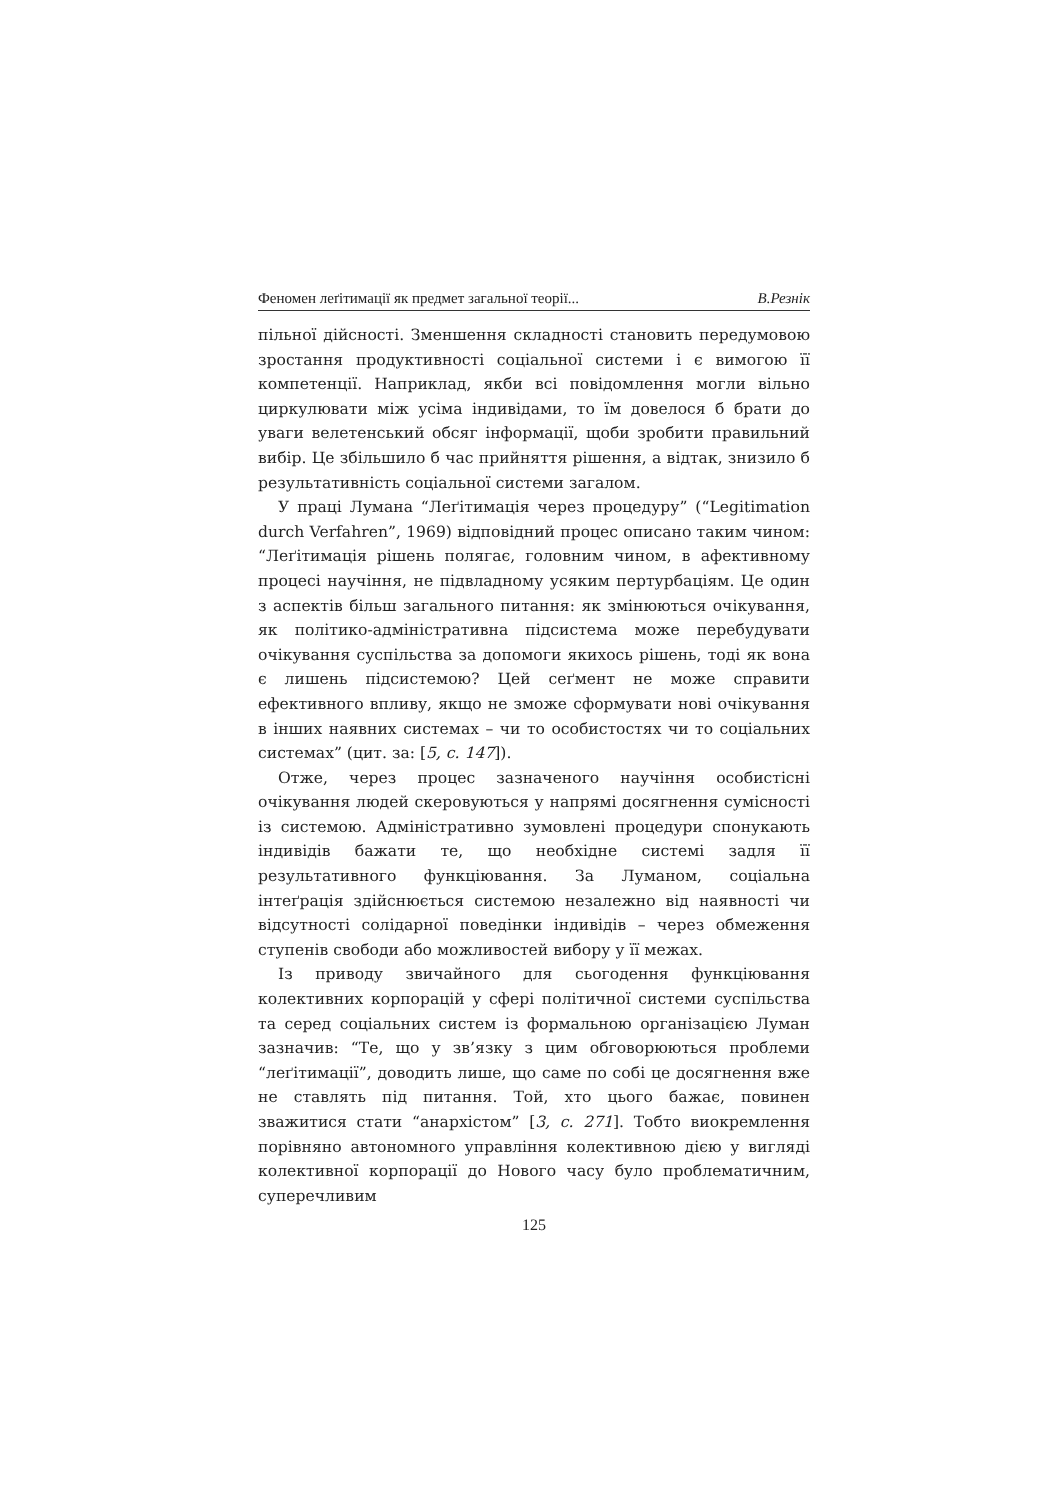Феномен леґітимації як предмет загальної теорії... В.Резнік
пільної дійсності. Зменшення складності становить передумовою зростання продуктивності соціальної системи і є вимогою її компетенції. Наприклад, якби всі повідомлення могли вільно циркулювати між усіма індивідами, то їм довелося б брати до уваги велетенський обсяг інформації, щоби зробити правильний вибір. Це збільшило б час прийняття рішення, а відтак, знизило б результативність соціальної системи загалом.
У праці Лумана “Леґітимація через процедуру” (“Legitimation durch Verfahren”, 1969) відповідний процес описано таким чином: “Леґітимація рішень полягає, головним чином, в афективному процесі научіння, не підвладному усяким пертурбаціям. Це один з аспектів більш загального питання: як змінюються очікування, як політико-адміністративна підсистема може перебудувати очікування суспільства за допомоги якихось рішень, тоді як вона є лишень підсистемою? Цей сеґмент не може справити ефективного впливу, якщо не зможе сформувати нові очікування в інших наявних системах – чи то особистостях чи то соціальних системах” (цит. за: [5, с. 147]).
Отже, через процес зазначеного научіння особистісні очікування людей скеровуються у напрямі досягнення сумісності із системою. Адміністративно зумовлені процедури спонукають індивідів бажати те, що необхідне системі задля її результативного функціювання. За Луманом, соціальна інтеґрація здійснюється системою незалежно від наявності чи відсутності солідарної поведінки індивідів – через обмеження ступенів свободи або можливостей вибору у її межах.
Із приводу звичайного для сьогодення функціювання колективних корпорацій у сфері політичної системи суспільства та серед соціальних систем із формальною організацією Луман зазначив: “Те, що у зв’язку з цим обговорюються проблеми “леґітимації”, доводить лише, що саме по собі це досягнення вже не ставлять під питання. Той, хто цього бажає, повинен зважитися стати “анархістом” [3, с. 271]. Тобто виокремлення порівняно автономного управління колективною дією у вигляді колективної корпорації до Нового часу було проблематичним, суперечливим
125